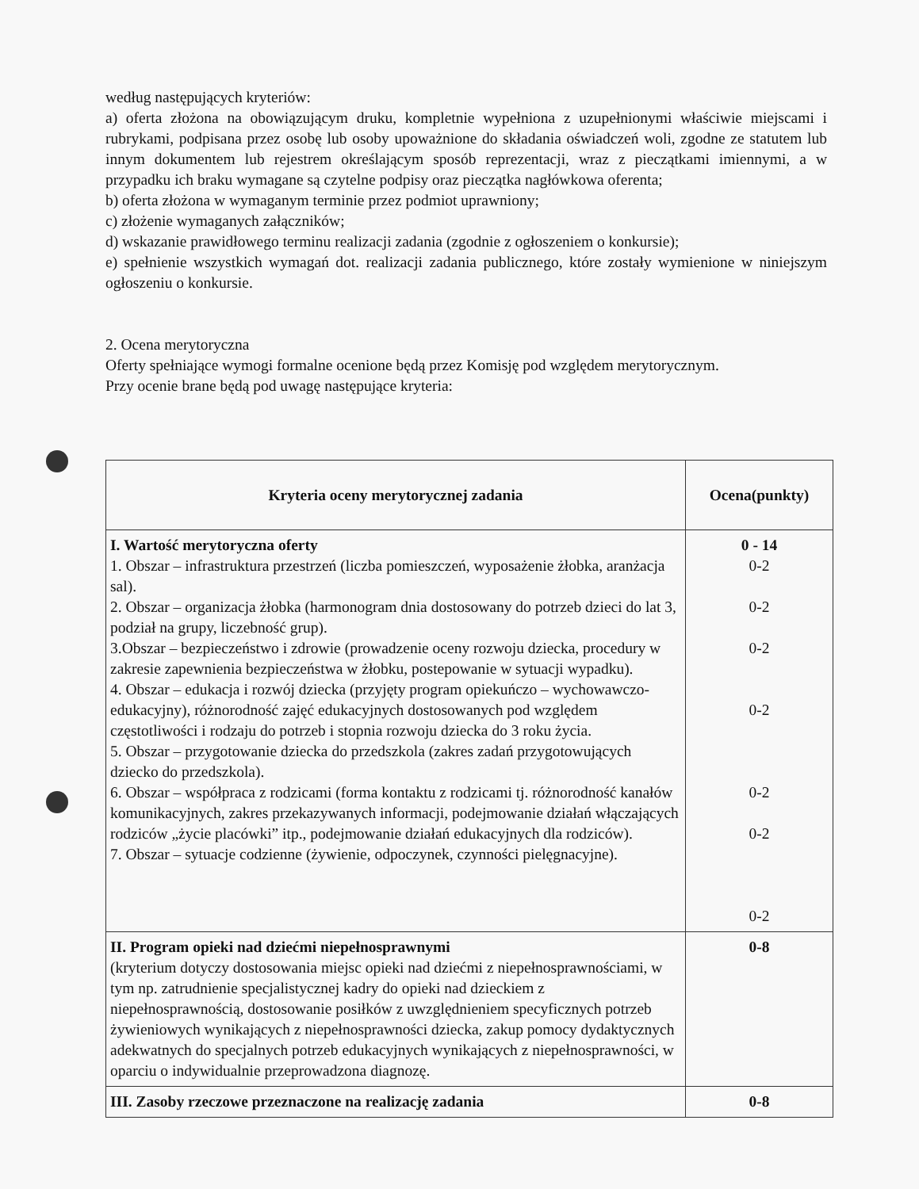według następujących kryteriów:
a) oferta złożona na obowiązującym druku, kompletnie wypełniona z uzupełnionymi właściwie miejscami i rubrykami, podpisana przez osobę lub osoby upoważnione do składania oświadczeń woli, zgodne ze statutem lub innym dokumentem lub rejestrem określającym sposób reprezentacji, wraz z pieczątkami imiennymi, a w przypadku ich braku wymagane są czytelne podpisy oraz pieczątka nagłówkowa oferenta;
b) oferta złożona w wymaganym terminie przez podmiot uprawniony;
c) złożenie wymaganych załączników;
d) wskazanie prawidłowego terminu realizacji zadania (zgodnie z ogłoszeniem o konkursie);
e) spełnienie wszystkich wymagań dot. realizacji zadania publicznego, które zostały wymienione w niniejszym ogłoszeniu o konkursie.
2. Ocena merytoryczna
Oferty spełniające wymogi formalne ocenione będą przez Komisję pod względem merytorycznym.
Przy ocenie brane będą pod uwagę następujące kryteria:
| Kryteria oceny merytorycznej zadania | Ocena(punkty) |
| --- | --- |
| I. Wartość merytoryczna oferty 1. Obszar – infrastruktura przestrzeń (liczba pomieszczeń, wyposażenie żłobka, aranżacja sal). 2. Obszar – organizacja żłobka (harmonogram dnia dostosowany do potrzeb dzieci do lat 3, podział na grupy, liczebność grup). 3.Obszar – bezpieczeństwo i zdrowie (prowadzenie oceny rozwoju dziecka, procedury w zakresie zapewnienia bezpieczeństwa w żłobku, postepowanie w sytuacji wypadku). 4. Obszar – edukacja i rozwój dziecka (przyjęty program opiekuńczo – wychowawczo-edukacyjny), różnorodność zajęć edukacyjnych dostosowanych pod względem częstotliwości i rodzaju do potrzeb i stopnia rozwoju dziecka do 3 roku życia. 5. Obszar – przygotowanie dziecka do przedszkola (zakres zadań przygotowujących dziecko do przedszkola). 6. Obszar – współpraca z rodzicami (forma kontaktu z rodzicami tj. różnorodność kanałów komunikacyjnych, zakres przekazywanych informacji, podejmowanie działań włączających rodziców „życie placówki” itp., podejmowanie działań edukacyjnych dla rodziców). 7. Obszar – sytuacje codzienne (żywienie, odpoczynek, czynności pielęgnacyjne). | 0 - 14 0-2 0-2 0-2 0-2 0-2 0-2 0-2 |
| II. Program opieki nad dziećmi niepełnosprawnymi (kryterium dotyczy dostosowania miejsc opieki nad dziećmi z niepełnosprawnościami, w tym np. zatrudnienie specjalistycznej kadry do opieki nad dzieckiem z niepełnosprawnością, dostosowanie posiłków z uwzględnieniem specyficznych potrzeb żywieniowych wynikających z niepełnosprawności dziecka, zakup pomocy dydaktycznych adekwatnych do specjalnych potrzeb edukacyjnych wynikających z niepełnosprawności, w oparciu o indywidualnie przeprowadzona diagnozę. | 0-8 |
| III. Zasoby rzeczowe przeznaczone na realizację zadania | 0-8 |